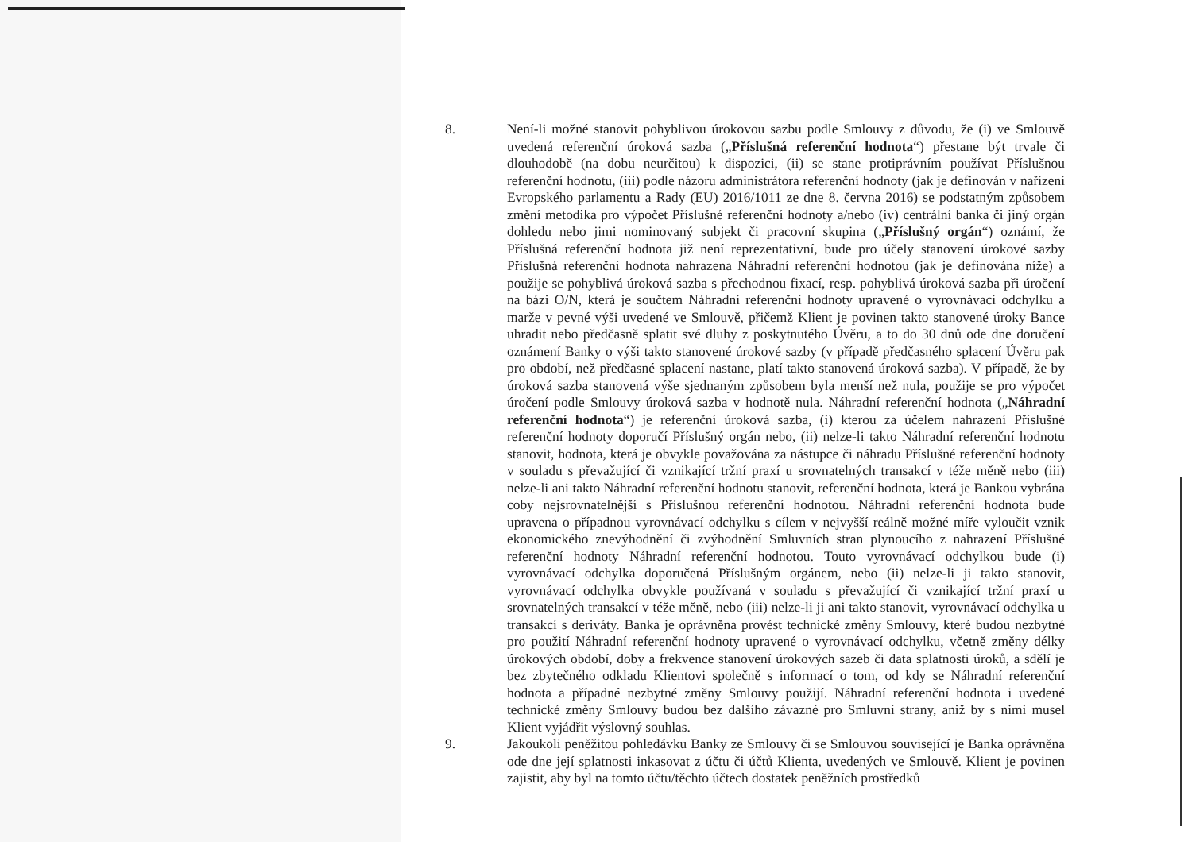8. Není-li možné stanovit pohyblivou úrokovou sazbu podle Smlouvy z důvodu, že (i) ve Smlouvě uvedená referenční úroková sazba („Příslušná referenční hodnota“) přestane být trvale či dlouhodobě (na dobu neurčitou) k dispozici, (ii) se stane protiprávním používat Příslušnou referenční hodnotu, (iii) podle názoru administrátora referenční hodnoty (jak je definován v nařízení Evropského parlamentu a Rady (EU) 2016/1011 ze dne 8. června 2016) se podstatným způsobem změní metodika pro výpočet Příslušné referenční hodnoty a/nebo (iv) centrální banka či jiný orgán dohledu nebo jimi nominovaný subjekt či pracovní skupina („Příslušný orgán“) oznámí, že Příslušná referenční hodnota již není reprezentativní, bude pro účely stanovení úrokové sazby Příslušná referenční hodnota nahrazena Náhradní referenční hodnotou (jak je definována níže) a použije se pohyblivá úroková sazba s přechodnou fixací, resp. pohyblivá úroková sazba při úročení na bázi O/N, která je součtem Náhradní referenční hodnoty upravené o vyrovnávací odchylku a marže v pevné výši uvedené ve Smlouvě, přičemž Klient je povinen takto stanovené úroky Bance uhradit nebo předčasně splatit své dluhy z poskytnutého Úvěru, a to do 30 dnů ode dne doručení oznámení Banky o výši takto stanovené úrokové sazby (v případě předčasného splacení Úvěru pak pro období, než předčasné splacení nastane, platí takto stanovená úroková sazba). V případě, že by úroková sazba stanovená výše sjednaným způsobem byla menší než nula, použije se pro výpočet úročení podle Smlouvy úroková sazba v hodnotě nula. Náhradní referenční hodnota („Náhradní referenční hodnota“) je referenční úroková sazba, (i) kterou za účelem nahrazení Příslušné referenční hodnoty doporučí Příslušný orgán nebo, (ii) nelze-li takto Náhradní referenční hodnotu stanovit, hodnota, která je obvykle považována za nástupce či náhradu Příslušné referenční hodnoty v souladu s převažující či vznikající tržní praxí u srovnatelných transakcí v téže měně nebo (iii) nelze-li ani takto Náhradní referenční hodnotu stanovit, referenční hodnota, která je Bankou vybrána coby nejsrovnatelnější s Příslušnou referenční hodnotou. Náhradní referenční hodnota bude upravena o případnou vyrovnávací odchylku s cílem v nejvyšší reálně možné míře vyloučit vznik ekonomického znevýhodnění či zvýhodnění Smluvních stran plynoucího z nahrazení Příslušné referenční hodnoty Náhradní referenční hodnotou. Touto vyrovnávací odchylkou bude (i) vyrovnávací odchylka doporučená Příslušným orgánem, nebo (ii) nelze-li ji takto stanovit, vyrovnávací odchylka obvykle používaná v souladu s převažující či vznikající tržní praxí u srovnatelných transakcí v téže měně, nebo (iii) nelze-li ji ani takto stanovit, vyrovnávací odchylka u transakcí s deriváty. Banka je oprávněna provést technické změny Smlouvy, které budou nezbytné pro použití Náhradní referenční hodnoty upravené o vyrovnávací odchylku, včetně změny délky úrokových období, doby a frekvence stanovení úrokových sazeb či data splatnosti úroků, a sdělí je bez zbytečného odkladu Klientovi společně s informací o tom, od kdy se Náhradní referenční hodnota a případné nezbytné změny Smlouvy použijí. Náhradní referenční hodnota i uvedené technické změny Smlouvy budou bez dalšího závazné pro Smluvní strany, aniž by s nimi musel Klient vyjádřit výslovný souhlas.
9. Jakoukoli peněžitou pohledávku Banky ze Smlouvy či se Smlouvou související je Banka oprávněna ode dne její splatnosti inkasovat z účtu či účtů Klienta, uvedených ve Smlouvě. Klient je povinen zajistit, aby byl na tomto účtu/těchto účtech dostatek peněžních prostředků